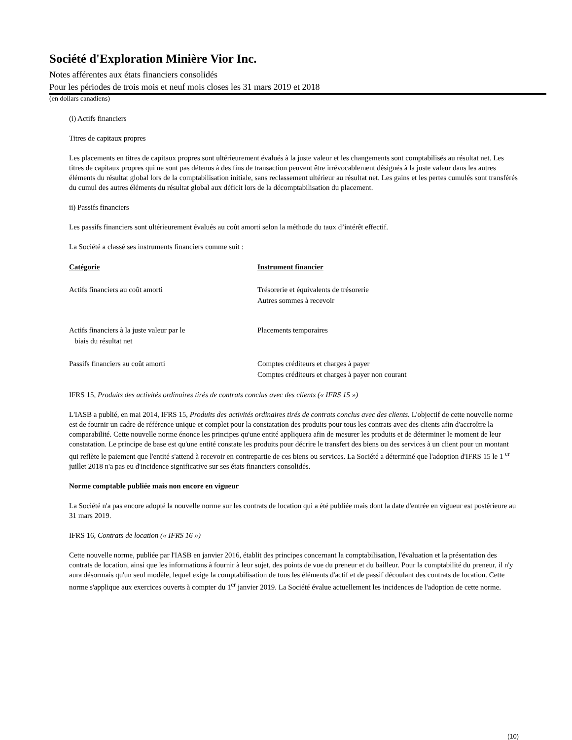Société d'Exploration Minière Vior Inc.
Notes afférentes aux états financiers consolidés
Pour les périodes de trois mois et neuf mois closes les 31 mars 2019 et 2018
(en dollars canadiens)
(i) Actifs financiers
Titres de capitaux propres
Les placements en titres de capitaux propres sont ultérieurement évalués à la juste valeur et les changements sont comptabilisés au résultat net. Les titres de capitaux propres qui ne sont pas détenus à des fins de transaction peuvent être irrévocablement désignés à la juste valeur dans les autres éléments du résultat global lors de la comptabilisation initiale, sans reclassement ultérieur au résultat net. Les gains et les pertes cumulés sont transférés du cumul des autres éléments du résultat global aux déficit lors de la décomptabilisation du placement.
ii) Passifs financiers
Les passifs financiers sont ultérieurement évalués au coût amorti selon la méthode du taux d’intérêt effectif.
La Société a classé ses instruments financiers comme suit :
| Catégorie | Instrument financier |
| --- | --- |
| Actifs financiers au coût amorti | Trésorerie et équivalents de trésorerie Autres sommes à recevoir |
| Actifs financiers à la juste valeur par le biais du résultat net | Placements temporaires |
| Passifs financiers au coût amorti | Comptes créditeurs et charges à payer Comptes créditeurs et charges à payer non courant |
IFRS 15, Produits des activités ordinaires tirés de contrats conclus avec des clients (« IFRS 15 »)
L'IASB a publié, en mai 2014, IFRS 15, Produits des activités ordinaires tirés de contrats conclus avec des clients. L'objectif de cette nouvelle norme est de fournir un cadre de référence unique et complet pour la constatation des produits pour tous les contrats avec des clients afin d'accroître la comparabilité. Cette nouvelle norme énonce les principes qu'une entité appliquera afin de mesurer les produits et de déterminer le moment de leur constatation. Le principe de base est qu'une entité constate les produits pour décrire le transfert des biens ou des services à un client pour un montant qui reflète le paiement que l'entité s'attend à recevoir en contrepartie de ces biens ou services. La Société a déterminé que l'adoption d'IFRS 15 le 1 <sup>er</sup> juillet 2018 n'a pas eu d'incidence significative sur ses états financiers consolidés.
Norme comptable publiée mais non encore en vigueur
La Société n'a pas encore adopté la nouvelle norme sur les contrats de location qui a été publiée mais dont la date d'entrée en vigueur est postérieure au 31 mars 2019.
IFRS 16, Contrats de location (« IFRS 16 »)
Cette nouvelle norme, publiée par l'IASB en janvier 2016, établit des principes concernant la comptabilisation, l'évaluation et la présentation des contrats de location, ainsi que les informations à fournir à leur sujet, des points de vue du preneur et du bailleur. Pour la comptabilité du preneur, il n'y aura désormais qu'un seul modèle, lequel exige la comptabilisation de tous les éléments d'actif et de passif découlant des contrats de location. Cette norme s'applique aux exercices ouverts à compter du 1<sup>er</sup> janvier 2019. La Société évalue actuellement les incidences de l'adoption de cette norme.
(10)